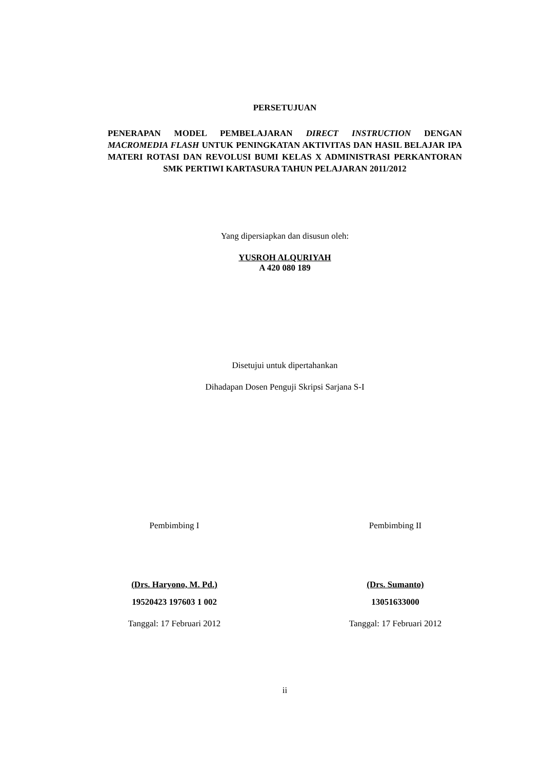PERSETUJUAN
PENERAPAN MODEL PEMBELAJARAN DIRECT INSTRUCTION DENGAN MACROMEDIA FLASH UNTUK PENINGKATAN AKTIVITAS DAN HASIL BELAJAR IPA MATERI ROTASI DAN REVOLUSI BUMI KELAS X ADMINISTRASI PERKANTORAN SMK PERTIWI KARTASURA TAHUN PELAJARAN 2011/2012
Yang dipersiapkan dan disusun oleh:
YUSROH ALQURIYAH
A 420 080 189
Disetujui untuk dipertahankan
Dihadapan Dosen Penguji Skripsi Sarjana S-I
Pembimbing I
(Drs. Haryono, M. Pd.)
19520423 197603 1 002
Tanggal: 17 Februari 2012
Pembimbing II
(Drs. Sumanto)
13051633000
Tanggal: 17 Februari 2012
ii